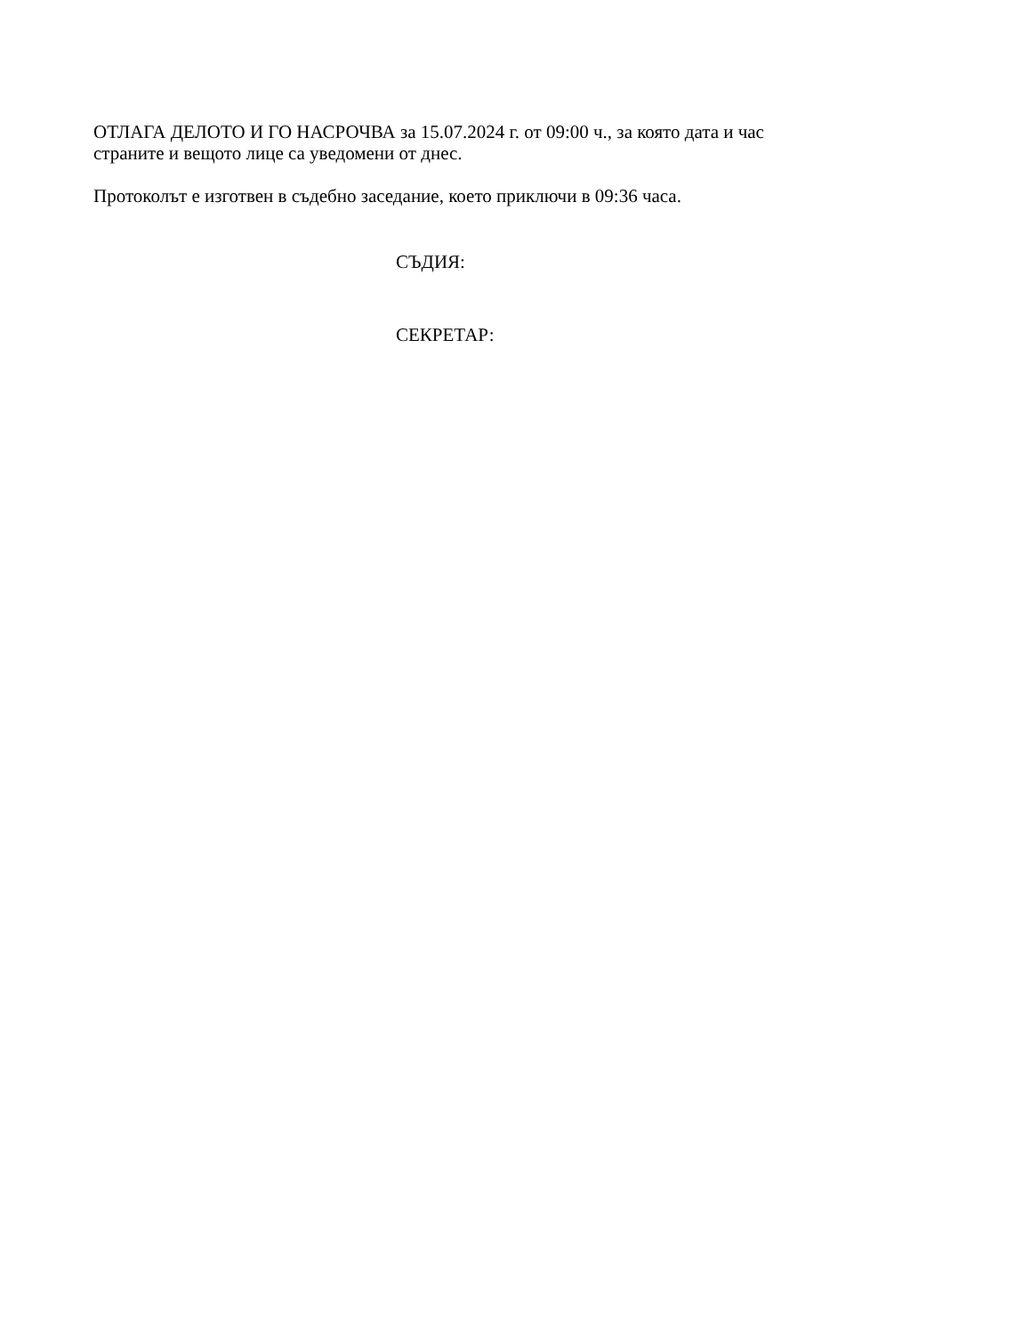ОТЛАГА ДЕЛОТО И ГО НАСРОЧВА за 15.07.2024 г. от 09:00 ч., за която дата и час
страните и вещото лице са уведомени от днес.
Протоколът е изготвен в съдебно заседание, което приключи в 09:36 часа.
СЪДИЯ:
СЕКРЕТАР: